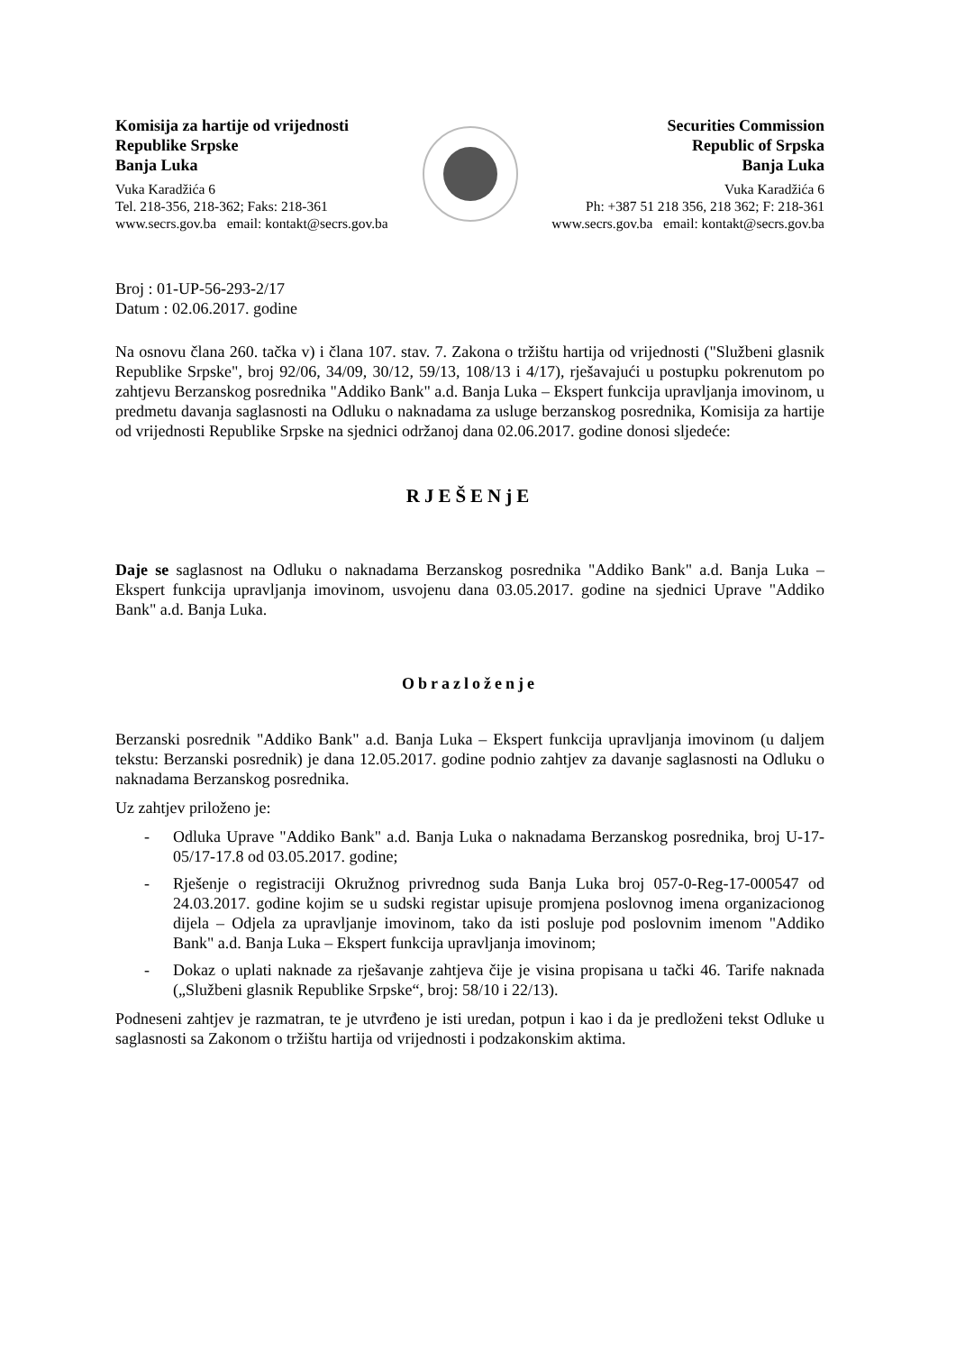Komisija za hartije od vrijednosti
Republike Srpske
Banja Luka
Vuka Karadžića 6
Tel. 218-356, 218-362; Faks: 218-361
www.secrs.gov.ba email: kontakt@secrs.gov.ba
Securities Commission
Republic of Srpska
Banja Luka
Vuka Karadžića 6
Ph: +387 51 218 356, 218 362; F: 218-361
www.secrs.gov.ba email: kontakt@secrs.gov.ba
Broj : 01-UP-56-293-2/17
Datum : 02.06.2017. godine
Na osnovu člana 260. tačka v) i člana 107. stav. 7. Zakona o tržištu hartija od vrijednosti ("Službeni glasnik Republike Srpske", broj 92/06, 34/09, 30/12, 59/13, 108/13 i 4/17), rješavajući u postupku pokrenutom po zahtjevu Berzanskog posrednika "Addiko Bank" a.d. Banja Luka – Ekspert funkcija upravljanja imovinom, u predmetu davanja saglasnosti na Odluku o naknadama za usluge berzanskog posrednika, Komisija za hartije od vrijednosti Republike Srpske na sjednici održanoj dana 02.06.2017. godine donosi sljedeće:
RJEŠENjE
Daje se saglasnost na Odluku o naknadama Berzanskog posrednika "Addiko Bank" a.d. Banja Luka – Ekspert funkcija upravljanja imovinom, usvojenu dana 03.05.2017. godine na sjednici Uprave "Addiko Bank" a.d. Banja Luka.
Obrazloženje
Berzanski posrednik "Addiko Bank" a.d. Banja Luka – Ekspert funkcija upravljanja imovinom (u daljem tekstu: Berzanski posrednik) je dana 12.05.2017. godine podnio zahtjev za davanje saglasnosti na Odluku o naknadama Berzanskog posrednika.
Uz zahtjev priloženo je:
- Odluka Uprave "Addiko Bank" a.d. Banja Luka o naknadama Berzanskog posrednika, broj U-17-05/17-17.8 od 03.05.2017. godine;
- Rješenje o registraciji Okružnog privrednog suda Banja Luka broj 057-0-Reg-17-000547 od 24.03.2017. godine kojim se u sudski registar upisuje promjena poslovnog imena organizacionog dijela – Odjela za upravljanje imovinom, tako da isti posluje pod poslovnim imenom "Addiko Bank" a.d. Banja Luka – Ekspert funkcija upravljanja imovinom;
- Dokaz o uplati naknade za rješavanje zahtjeva čije je visina propisana u tački 46. Tarife naknada („Službeni glasnik Republike Srpske“, broj: 58/10 i 22/13).
Podneseni zahtjev je razmatran, te je utvrđeno je isti uredan, potpun i kao i da je predloženi tekst Odluke u saglasnosti sa Zakonom o tržištu hartija od vrijednosti i podzakonskim aktima.